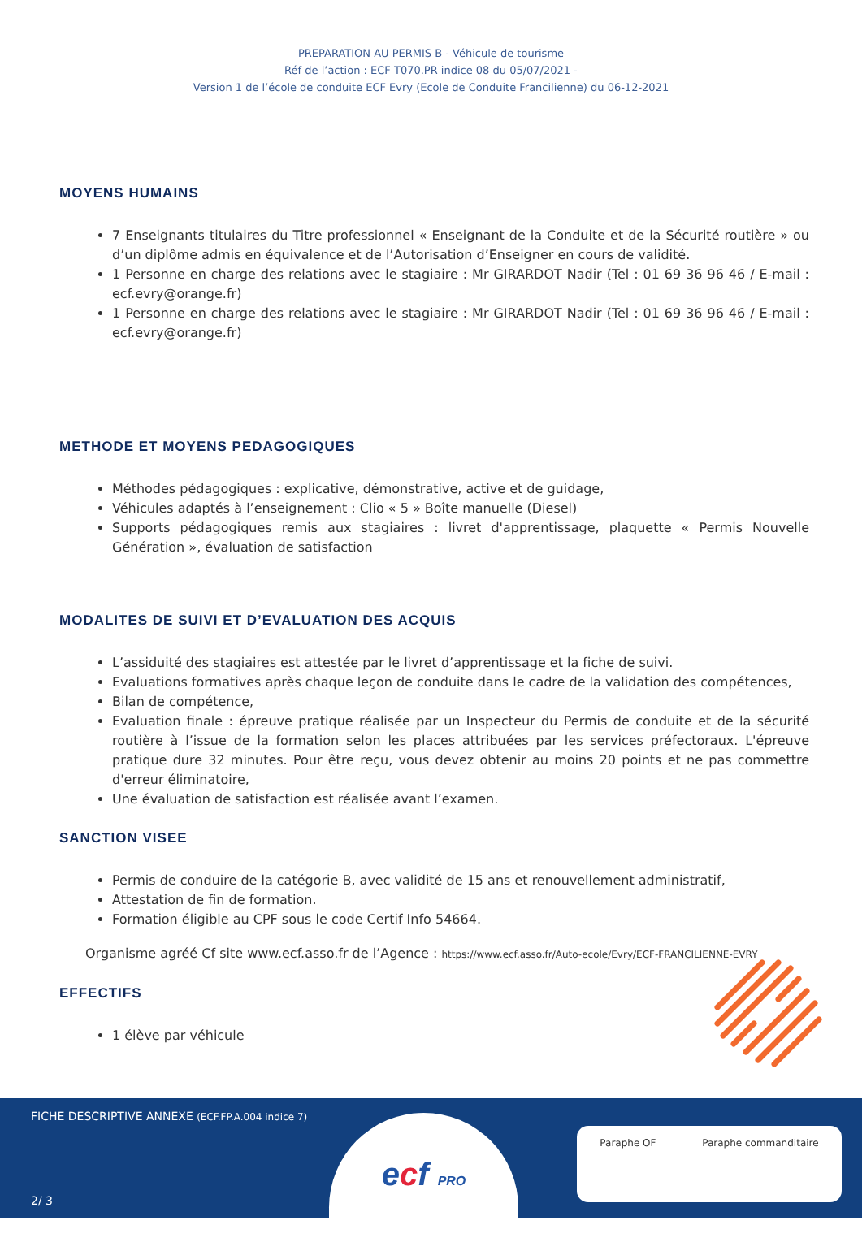PREPARATION AU PERMIS B - Véhicule de tourisme
Réf de l’action : ECF T070.PR indice 08 du 05/07/2021 -
Version 1 de l’école de conduite ECF Evry (Ecole de Conduite Francilienne) du 06-12-2021
MOYENS HUMAINS
7 Enseignants titulaires du Titre professionnel « Enseignant de la Conduite et de la Sécurité routière » ou d’un diplôme admis en équivalence et de l’Autorisation d’Enseigner en cours de validité.
1 Personne en charge des relations avec le stagiaire : Mr GIRARDOT Nadir (Tel : 01 69 36 96 46 / E-mail : ecf.evry@orange.fr)
1 Personne en charge des relations avec le stagiaire : Mr GIRARDOT Nadir (Tel : 01 69 36 96 46 / E-mail : ecf.evry@orange.fr)
METHODE ET MOYENS PEDAGOGIQUES
Méthodes pédagogiques : explicative, démonstrative, active et de guidage,
Véhicules adaptés à l’enseignement : Clio « 5 » Boîte manuelle (Diesel)
Supports pédagogiques remis aux stagiaires : livret d'apprentissage, plaquette « Permis Nouvelle Génération », évaluation de satisfaction
MODALITES DE SUIVI ET D’EVALUATION DES ACQUIS
L’assiduité des stagiaires est attestée par le livret d’apprentissage et la fiche de suivi.
Evaluations formatives après chaque leçon de conduite dans le cadre de la validation des compétences,
Bilan de compétence,
Evaluation finale : épreuve pratique réalisée par un Inspecteur du Permis de conduite et de la sécurité routière à l’issue de la formation selon les places attribuées par les services préfectoraux. L'épreuve pratique dure 32 minutes. Pour être reçu, vous devez obtenir au moins 20 points et ne pas commettre d'erreur éliminatoire,
Une évaluation de satisfaction est réalisée avant l’examen.
SANCTION VISEE
Permis de conduire de la catégorie B, avec validité de 15 ans et renouvellement administratif,
Attestation de fin de formation.
Formation éligible au CPF sous le code Certif Info 54664.
Organisme agréé Cf site www.ecf.asso.fr de l’Agence : https://www.ecf.asso.fr/Auto-ecole/Evry/ECF-FRANCILIENNE-EVRY
EFFECTIFS
1 élève par véhicule
FICHE DESCRIPTIVE ANNEXE (ECF.FP.A.004 indice 7)
ecf PRO Paraphe OF Paraphe commanditaire
2/ 3